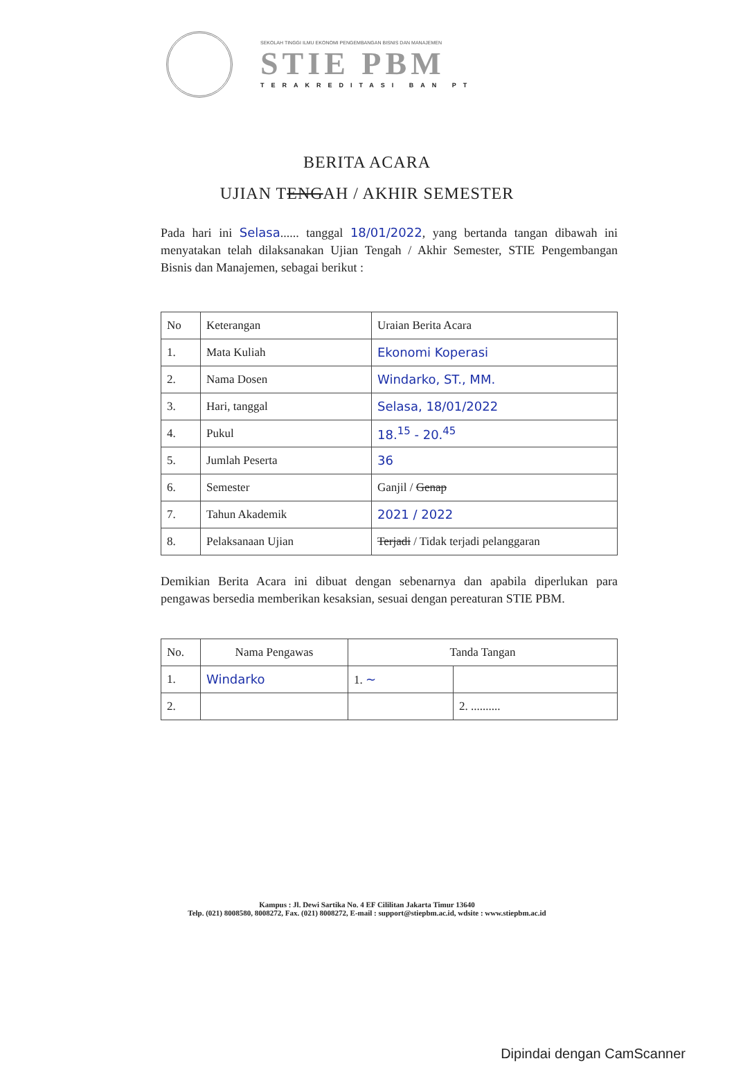SEKOLAH TINGGI ILMU EKONOMI PENGEMBANGAN BISNIS DAN MANAJEMEN
STIE PBM
TERAKREDITASI BAN PT
BERITA ACARA
UJIAN TENGAH / AKHIR SEMESTER
Pada hari ini Selasa...... tanggal 18/01/2022, yang bertanda tangan dibawah ini menyatakan telah dilaksanakan Ujian Tengah / Akhir Semester, STIE Pengembangan Bisnis dan Manajemen, sebagai berikut :
| No | Keterangan | Uraian Berita Acara |
| --- | --- | --- |
| 1. | Mata Kuliah | Ekonomi Koperasi |
| 2. | Nama Dosen | Windarko, ST., MM. |
| 3. | Hari, tanggal | Selasa, 18/01/2022 |
| 4. | Pukul | 18.<sup>15</sup> - 20.<sup>45</sup> |
| 5. | Jumlah Peserta | 36 |
| 6. | Semester | Ganjil / Genap |
| 7. | Tahun Akademik | 2021 / 2022 |
| 8. | Pelaksanaan Ujian | Terjadi / Tidak terjadi pelanggaran |
Demikian Berita Acara ini dibuat dengan sebenarnya dan apabila diperlukan para pengawas bersedia memberikan kesaksian, sesuai dengan pereaturan STIE PBM.
| No. | Nama Pengawas | Tanda Tangan | |
| --- | --- | --- | --- |
| 1. | Windarko | 1. ~ | |
| 2. | | | 2. .......... |
Kampus : Jl. Dewi Sartika No. 4 EF Cililitan Jakarta Timur 13640
Telp. (021) 8008580, 8008272, Fax. (021) 8008272, E-mail : support@stiepbm.ac.id, wdsite : www.stiepbm.ac.id
Dipindai dengan CamScanner